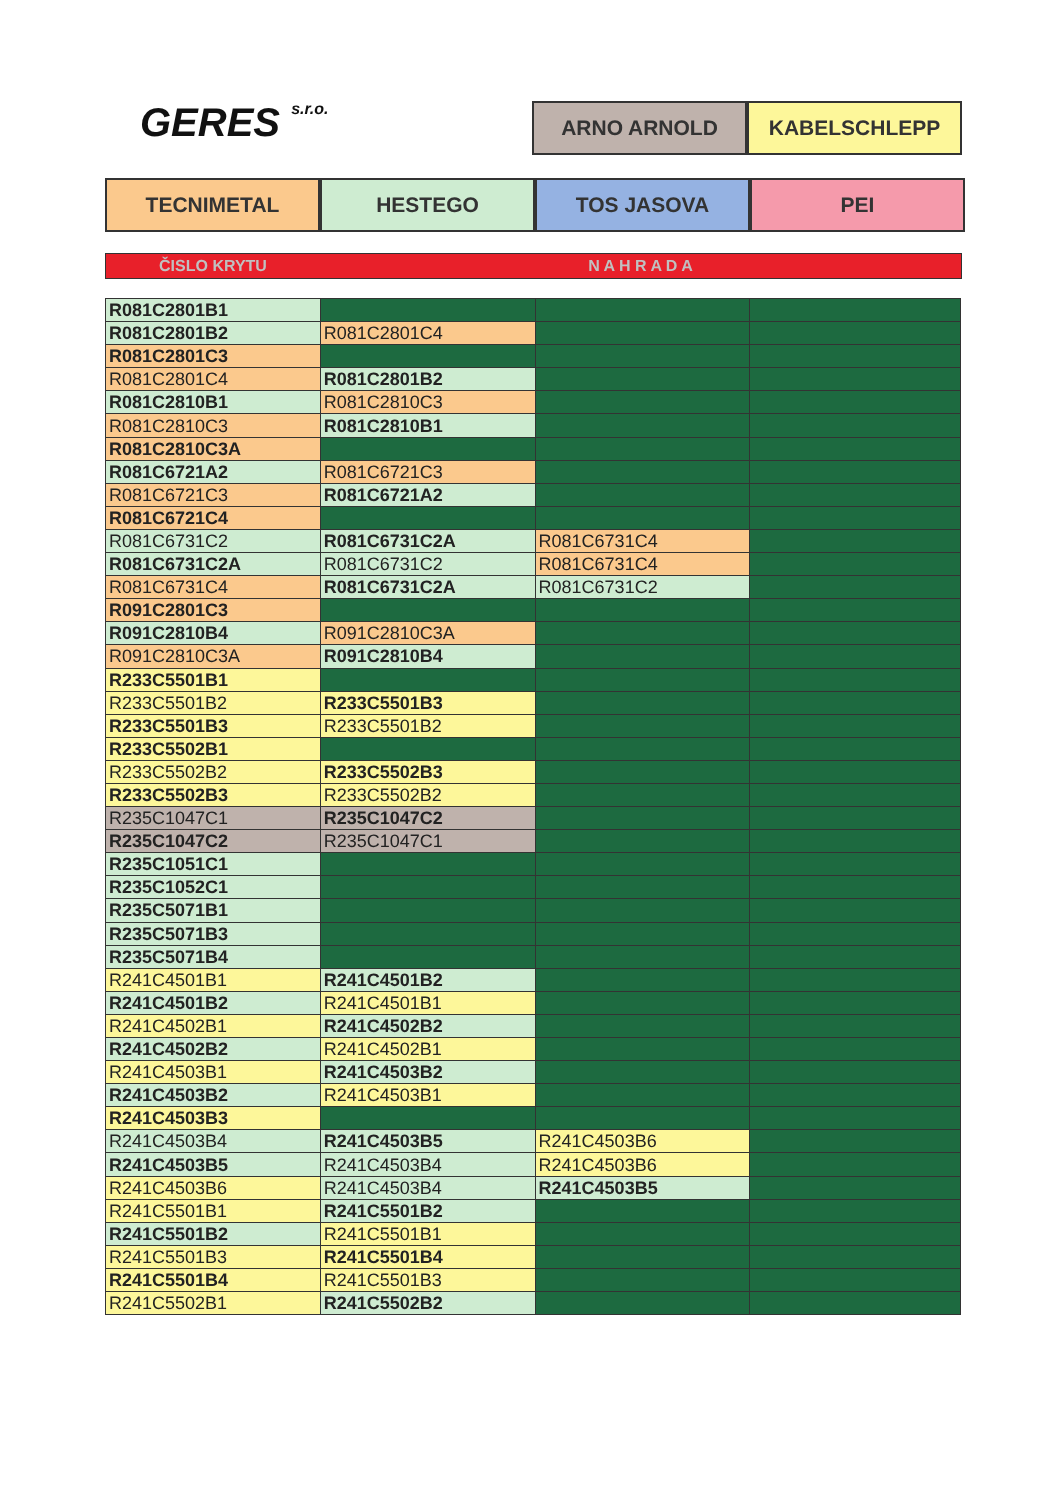GERES s.r.o.
ARNO ARNOLD KABELSCHLEPP
TECNIMETAL HESTEGO TOS JASOVA PEI
ČISLO KRYTU N A H R A D A
| R081C2801B1 | | | |
| R081C2801B2 | R081C2801C4 | | |
| R081C2801C3 | | | |
| R081C2801C4 | R081C2801B2 | | |
| R081C2810B1 | R081C2810C3 | | |
| R081C2810C3 | R081C2810B1 | | |
| R081C2810C3A | | | |
| R081C6721A2 | R081C6721C3 | | |
| R081C6721C3 | R081C6721A2 | | |
| R081C6721C4 | | | |
| R081C6731C2 | R081C6731C2A | R081C6731C4 | |
| R081C6731C2A | R081C6731C2 | R081C6731C4 | |
| R081C6731C4 | R081C6731C2A | R081C6731C2 | |
| R091C2801C3 | | | |
| R091C2810B4 | R091C2810C3A | | |
| R091C2810C3A | R091C2810B4 | | |
| R233C5501B1 | | | |
| R233C5501B2 | R233C5501B3 | | |
| R233C5501B3 | R233C5501B2 | | |
| R233C5502B1 | | | |
| R233C5502B2 | R233C5502B3 | | |
| R233C5502B3 | R233C5502B2 | | |
| R235C1047C1 | R235C1047C2 | | |
| R235C1047C2 | R235C1047C1 | | |
| R235C1051C1 | | | |
| R235C1052C1 | | | |
| R235C5071B1 | | | |
| R235C5071B3 | | | |
| R235C5071B4 | | | |
| R241C4501B1 | R241C4501B2 | | |
| R241C4501B2 | R241C4501B1 | | |
| R241C4502B1 | R241C4502B2 | | |
| R241C4502B2 | R241C4502B1 | | |
| R241C4503B1 | R241C4503B2 | | |
| R241C4503B2 | R241C4503B1 | | |
| R241C4503B3 | | | |
| R241C4503B4 | R241C4503B5 | R241C4503B6 | |
| R241C4503B5 | R241C4503B4 | R241C4503B6 | |
| R241C4503B6 | R241C4503B4 | R241C4503B5 | |
| R241C5501B1 | R241C5501B2 | | |
| R241C5501B2 | R241C5501B1 | | |
| R241C5501B3 | R241C5501B4 | | |
| R241C5501B4 | R241C5501B3 | | |
| R241C5502B1 | R241C5502B2 | | |